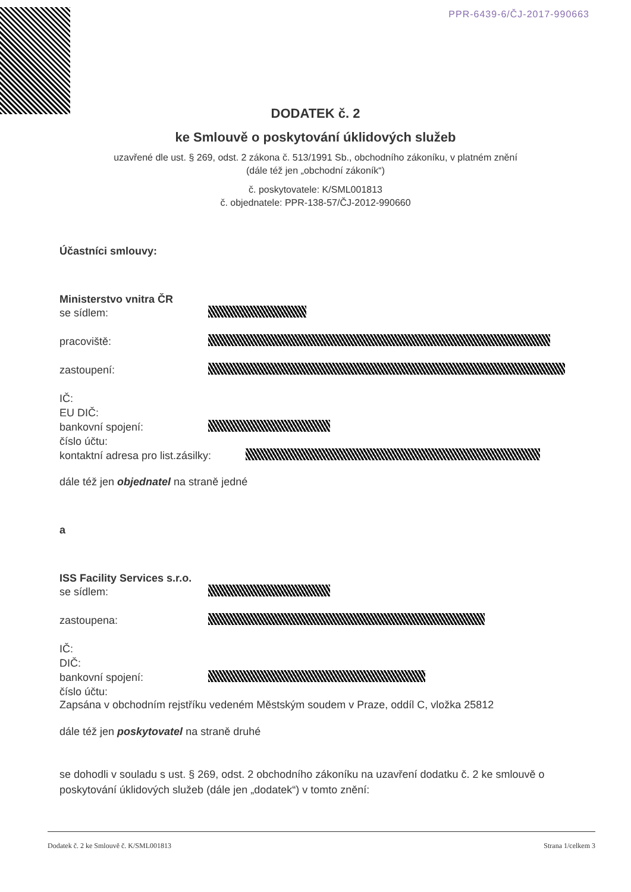PPR-6439-6/ČJ-2017-990663
DODATEK č. 2
ke Smlouvě o poskytování úklidových služeb
uzavřené dle ust. § 269, odst. 2 zákona č. 513/1991 Sb., obchodního zákoníku, v platném znění
(dále též jen „obchodní zákoník“)
č. poskytovatele: K/SML001813
č. objednatele: PPR-138-57/ČJ-2012-990660
Účastníci smlouvy:
Ministerstvo vnitra ČR
se sídlem:
pracoviště:
zastoupení:
IČ:
EU DIČ:
bankovní spojení:
číslo účtu:
kontaktní adresa pro list.zásilky:
dále též jen objednatel na straně jedné
a
ISS Facility Services s.r.o.
se sídlem:
zastoupena:
IČ:
DIČ:
bankovní spojení:
číslo účtu:
Zapsána v obchodním rejstříku vedeném Městským soudem v Praze, oddíl C, vložka 25812
dále též jen poskytovatel na straně druhé
se dohodli v souladu s ust. § 269, odst. 2 obchodního zákoníku na uzavření dodatku č. 2 ke smlouvě o poskytování úklidových služeb (dále jen „dodatek“) v tomto znění:
Dodatek č. 2 ke Smlouvě č. K/SML001813 Strana 1/celkem 3